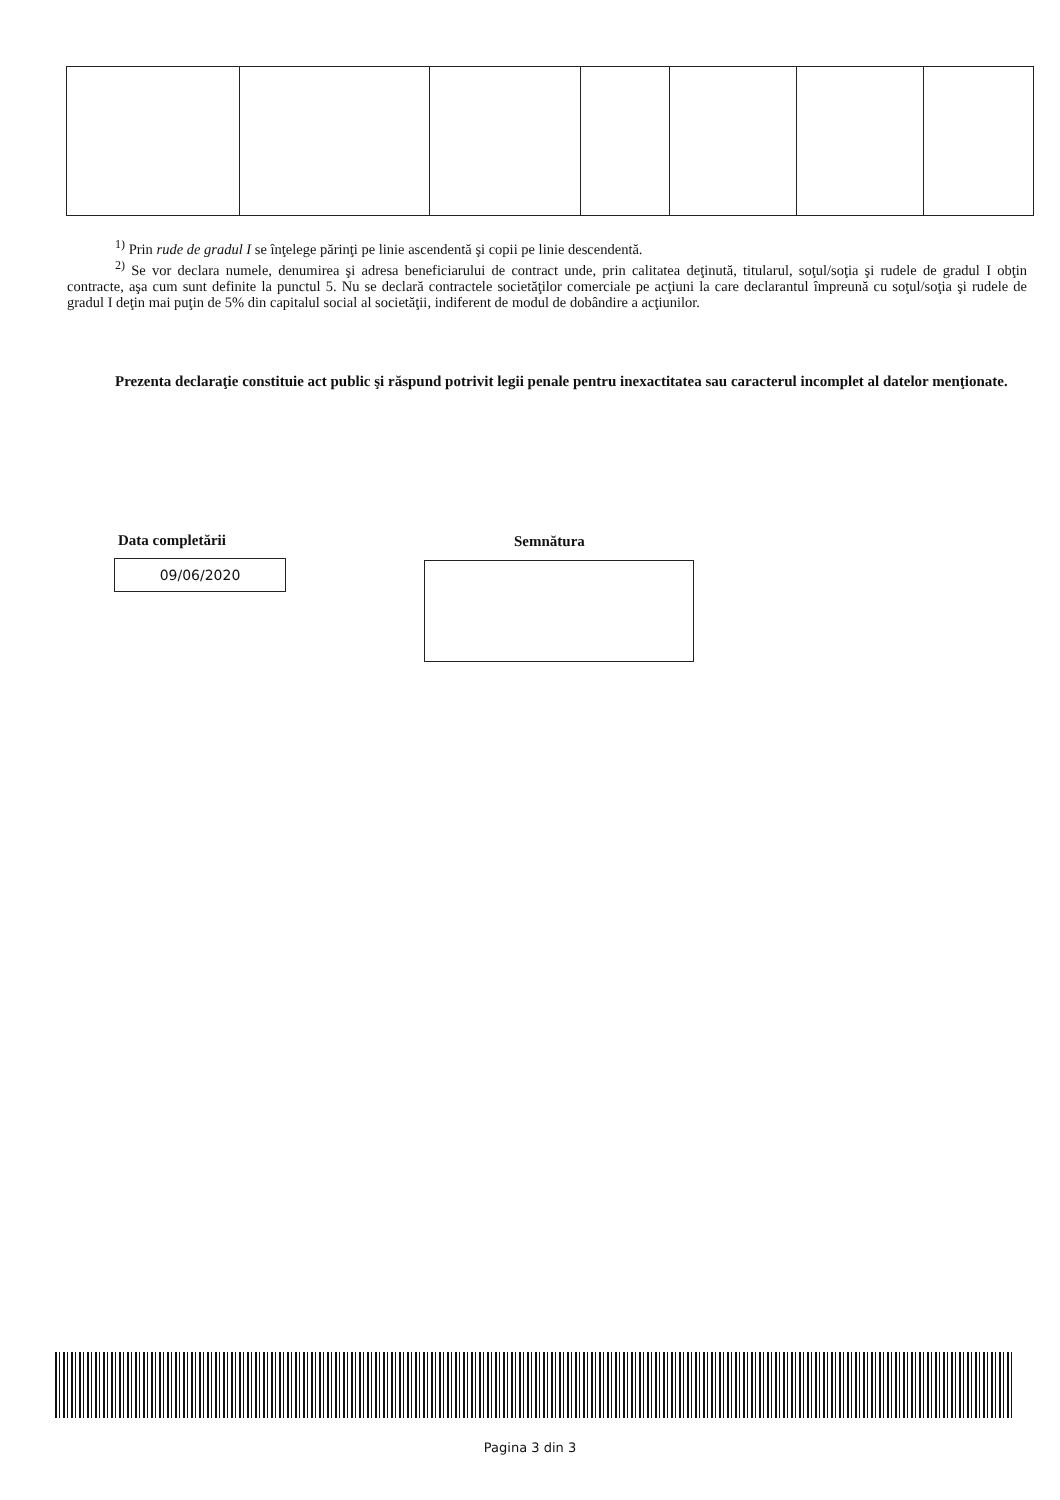<sup>1)</sup> Prin rude de gradul I se înţelege părinţi pe linie ascendentă şi copii pe linie descendentă.
<sup>2)</sup> Se vor declara numele, denumirea şi adresa beneficiarului de contract unde, prin calitatea deţinută, titularul, soţul/soţia şi rudele de gradul I obţin contracte, aşa cum sunt definite la punctul 5. Nu se declară contractele societăţilor comerciale pe acţiuni la care declarantul împreună cu soţul/soţia şi rudele de gradul I deţin mai puţin de 5% din capitalul social al societăţii, indiferent de modul de dobândire a acţiunilor.
Prezenta declaraţie constituie act public şi răspund potrivit legii penale pentru inexactitatea sau caracterul incomplet al datelor menţionate.
Data completării
09/06/2020
Semnătura
Pagina 3 din 3